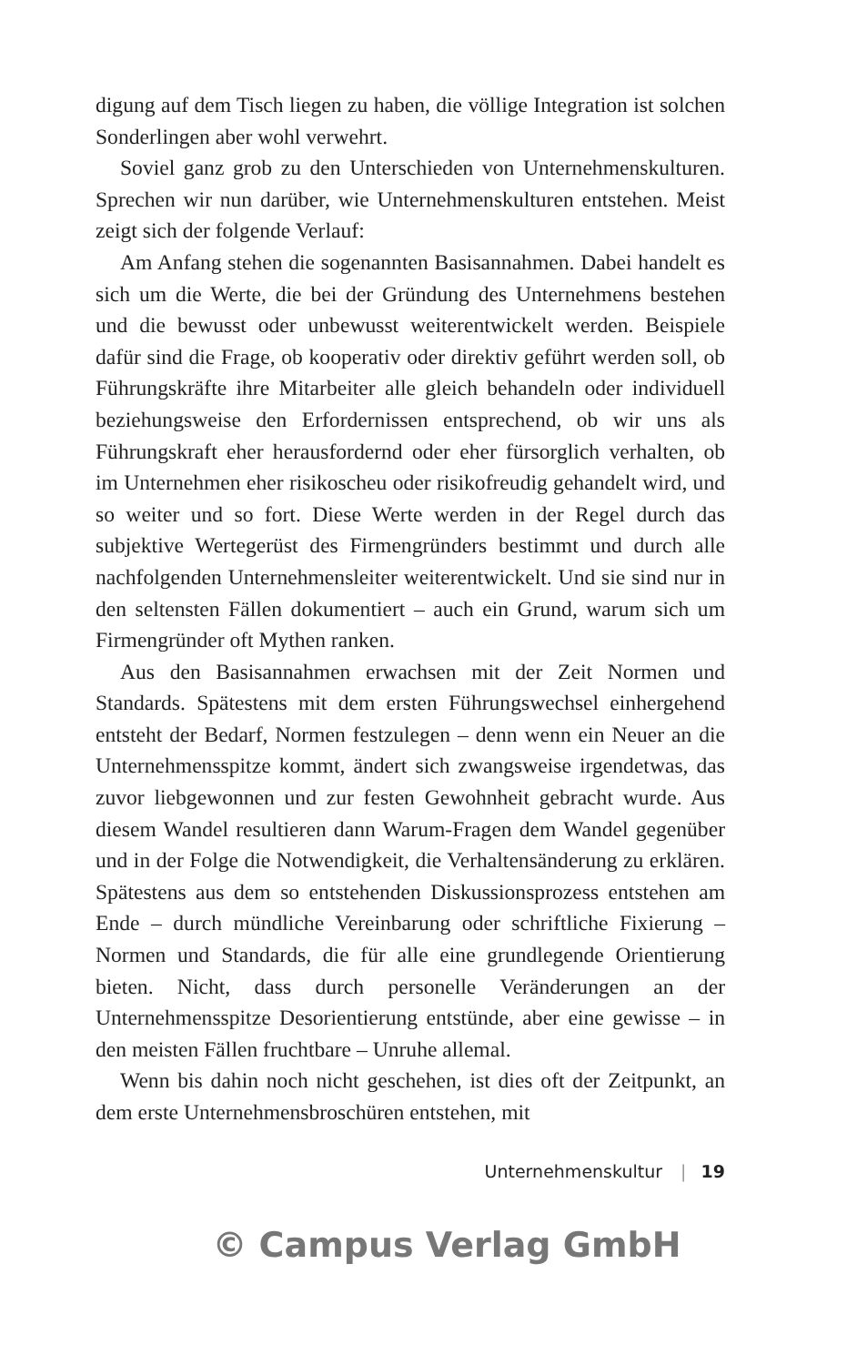digung auf dem Tisch liegen zu haben, die völlige Integration ist solchen Sonderlingen aber wohl verwehrt.
Soviel ganz grob zu den Unterschieden von Unternehmens­kulturen. Sprechen wir nun darüber, wie Unternehmenskulturen entstehen. Meist zeigt sich der folgende Verlauf:
Am Anfang stehen die sogenannten Basisannahmen. Dabei handelt es sich um die Werte, die bei der Gründung des Unter­nehmens bestehen und die bewusst oder unbewusst weiterent­wickelt werden. Beispiele dafür sind die Frage, ob kooperativ oder direktiv geführt werden soll, ob Führungskräfte ihre Mitar­beiter alle gleich behandeln oder individuell beziehungsweise den Erfordernissen entsprechend, ob wir uns als Führungskraft eher herausfordernd oder eher fürsorglich verhalten, ob im Unterneh­men eher risikoscheu oder risikofreudig gehandelt wird, und so weiter und so fort. Diese Werte werden in der Regel durch das subjektive Wertegerüst des Firmengründers bestimmt und durch alle nachfolgenden Unternehmensleiter weiterentwickelt. Und sie sind nur in den seltensten Fällen dokumentiert – auch ein Grund, warum sich um Firmengründer oft Mythen ranken.
Aus den Basisannahmen erwachsen mit der Zeit Normen und Standards. Spätestens mit dem ersten Führungswechsel einher­gehend entsteht der Bedarf, Normen festzulegen – denn wenn ein Neuer an die Unternehmensspitze kommt, ändert sich zwangs­weise irgendetwas, das zuvor liebgewonnen und zur festen Ge­wohnheit gebracht wurde. Aus diesem Wandel resultieren dann Warum-Fragen dem Wandel gegenüber und in der Folge die Not­wendigkeit, die Verhaltensänderung zu erklären. Spätestens aus dem so entstehenden Diskussionsprozess entstehen am Ende – durch mündliche Vereinbarung oder schriftliche Fixierung – Normen und Standards, die für alle eine grundlegende Orien­tierung bieten. Nicht, dass durch personelle Veränderungen an der Unternehmensspitze Desorientierung entstünde, aber eine gewisse – in den meisten Fällen fruchtbare – Unruhe allemal.
Wenn bis dahin noch nicht geschehen, ist dies oft der Zeit­punkt, an dem erste Unternehmensbroschüren entstehen, mit
Unternehmenskultur | 19
© Campus Verlag GmbH